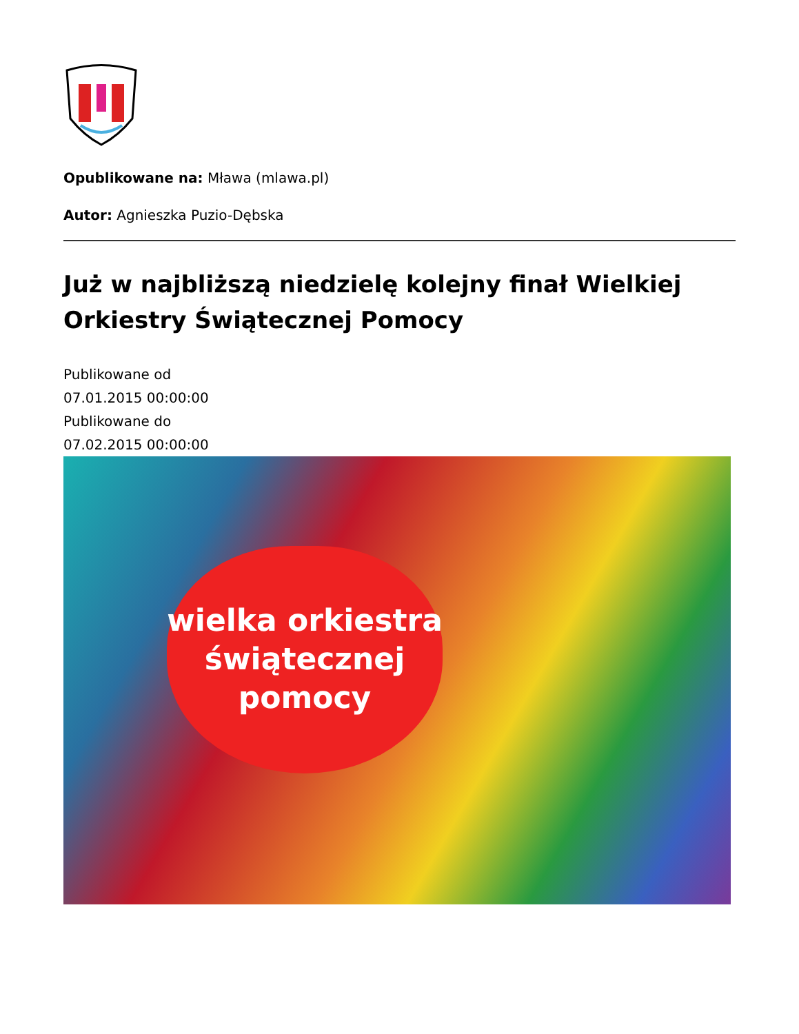Opublikowane na: Mława (mlawa.pl)
Autor: Agnieszka Puzio-Dębska
Już w najbliższą niedzielę kolejny finał Wielkiej Orkiestry Świątecznej Pomocy
Publikowane od
07.01.2015 00:00:00
Publikowane do
07.02.2015 00:00:00
wielka orkiestra
świątecznej
pomocy